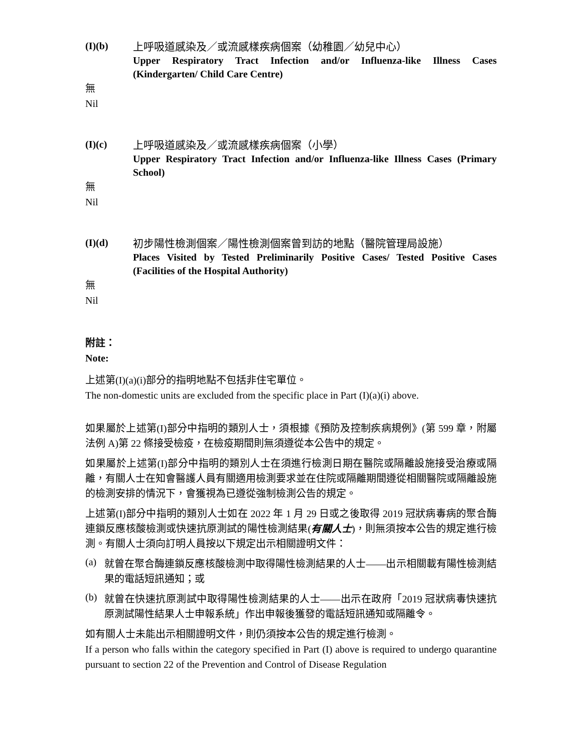(I)(b)
上呼吸道感染及／或流感樣疾病個案（幼稚園／幼兒中心）
Upper Respiratory Tract Infection and/or Influenza-like Illness Cases (Kindergarten/ Child Care Centre)
無
Nil
(I)(c)
上呼吸道感染及／或流感樣疾病個案（小學）
Upper Respiratory Tract Infection and/or Influenza-like Illness Cases (Primary School)
無
Nil
(I)(d)
初步陽性檢測個案／陽性檢測個案曾到訪的地點（醫院管理局設施）
Places Visited by Tested Preliminarily Positive Cases/ Tested Positive Cases (Facilities of the Hospital Authority)
無
Nil
附註：
Note:
上述第(I)(a)(i)部分的指明地點不包括非住宅單位。
The non-domestic units are excluded from the specific place in Part (I)(a)(i) above.
如果屬於上述第(I)部分中指明的類別人士，須根據《預防及控制疾病規例》(第 599 章，附屬法例 A)第 22 條接受檢疫，在檢疫期間則無須遵從本公告中的規定。
如果屬於上述第(I)部分中指明的類別人士在須進行檢測日期在醫院或隔離設施接受治療或隔離，有關人士在知會醫護人員有關適用檢測要求並在住院或隔離期間遵從相關醫院或隔離設施的檢測安排的情況下，會獲視為已遵從強制檢測公告的規定。
上述第(I)部分中指明的類別人士如在 2022 年 1 月 29 日或之後取得 2019 冠狀病毒病的聚合酶連鎖反應核酸檢測或快速抗原測試的陽性檢測結果(有關人士)，則無須按本公告的規定進行檢測。有關人士須向訂明人員按以下規定出示相關證明文件：
(a)
就曾在聚合酶連鎖反應核酸檢測中取得陽性檢測結果的人士——出示相關載有陽性檢測結果的電話短訊通知；或
(b)
就曾在快速抗原測試中取得陽性檢測結果的人士——出示在政府「2019 冠狀病毒快速抗原測試陽性結果人士申報系統」作出申報後獲發的電話短訊通知或隔離令。
如有關人士未能出示相關證明文件，則仍須按本公告的規定進行檢測。
If a person who falls within the category specified in Part (I) above is required to undergo quarantine pursuant to section 22 of the Prevention and Control of Disease Regulation